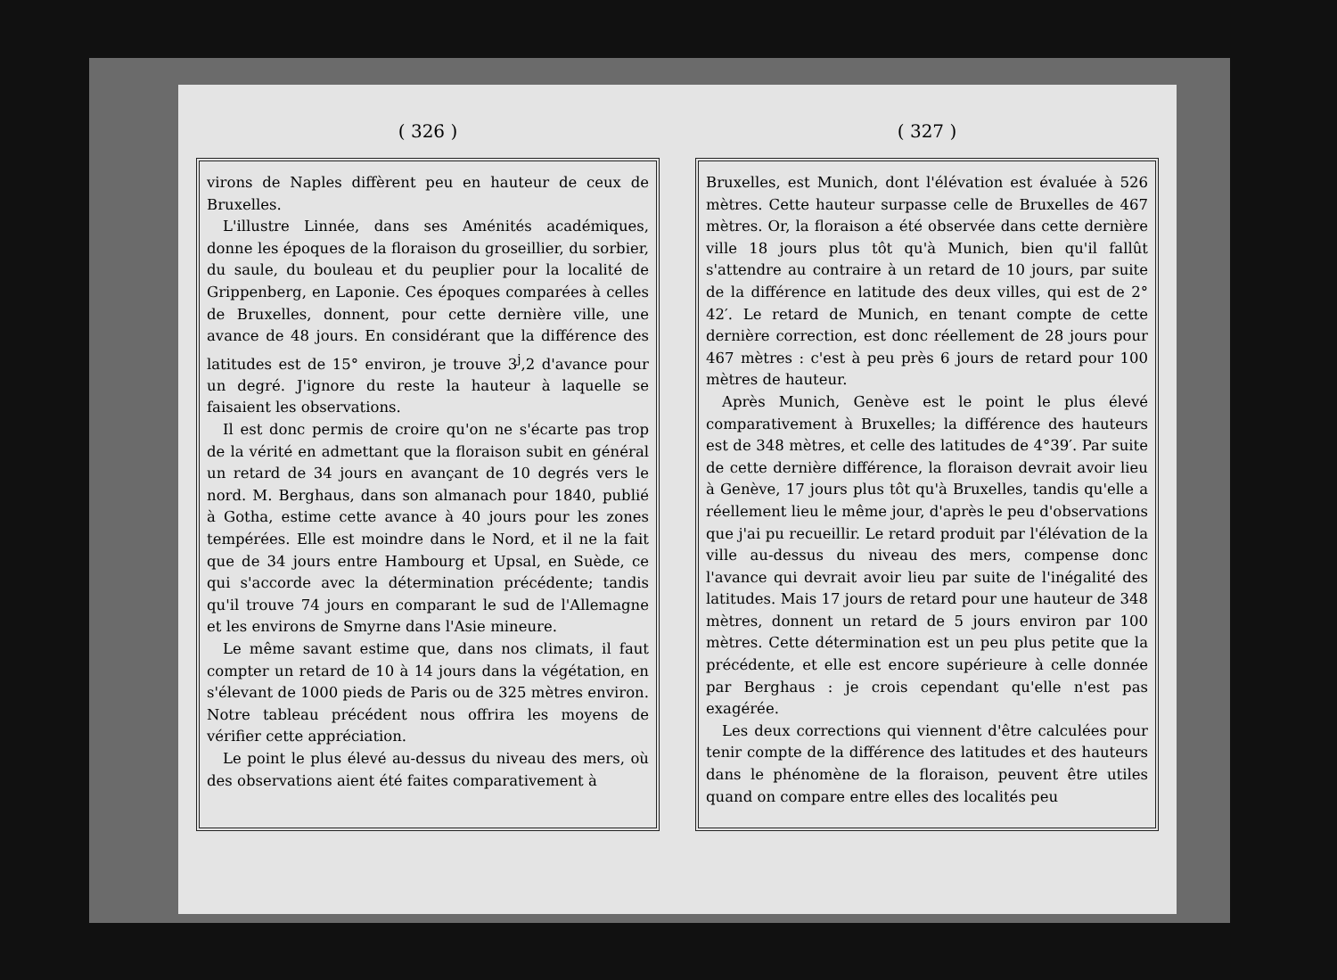( 326 )
virons de Naples diffèrent peu en hauteur de ceux de Bruxelles.
L'illustre Linnée, dans ses Aménités académiques, donne les époques de la floraison du groseillier, du sorbier, du saule, du bouleau et du peuplier pour la localité de Grippenberg, en Laponie. Ces époques comparées à celles de Bruxelles, donnent, pour cette dernière ville, une avance de 48 jours. En considérant que la différence des latitudes est de 15° environ, je trouve 3<sup>j</sup>,2 d'avance pour un degré. J'ignore du reste la hauteur à laquelle se faisaient les observations.
Il est donc permis de croire qu'on ne s'écarte pas trop de la vérité en admettant que la floraison subit en général un retard de 34 jours en avançant de 10 degrés vers le nord. M. Berghaus, dans son almanach pour 1840, publié à Gotha, estime cette avance à 40 jours pour les zones tempérées. Elle est moindre dans le Nord, et il ne la fait que de 34 jours entre Hambourg et Upsal, en Suède, ce qui s'accorde avec la détermination précédente; tandis qu'il trouve 74 jours en comparant le sud de l'Allemagne et les environs de Smyrne dans l'Asie mineure.
Le même savant estime que, dans nos climats, il faut compter un retard de 10 à 14 jours dans la végétation, en s'élevant de 1000 pieds de Paris ou de 325 mètres environ. Notre tableau précédent nous offrira les moyens de vérifier cette appréciation.
Le point le plus élevé au-dessus du niveau des mers, où des observations aient été faites comparativement à
( 327 )
Bruxelles, est Munich, dont l'élévation est évaluée à 526 mètres. Cette hauteur surpasse celle de Bruxelles de 467 mètres. Or, la floraison a été observée dans cette dernière ville 18 jours plus tôt qu'à Munich, bien qu'il fallût s'attendre au contraire à un retard de 10 jours, par suite de la différence en latitude des deux villes, qui est de 2° 42′. Le retard de Munich, en tenant compte de cette dernière correction, est donc réellement de 28 jours pour 467 mètres : c'est à peu près 6 jours de retard pour 100 mètres de hauteur.
Après Munich, Genève est le point le plus élevé comparativement à Bruxelles; la différence des hauteurs est de 348 mètres, et celle des latitudes de 4°39′. Par suite de cette dernière différence, la floraison devrait avoir lieu à Genève, 17 jours plus tôt qu'à Bruxelles, tandis qu'elle a réellement lieu le même jour, d'après le peu d'observations que j'ai pu recueillir. Le retard produit par l'élévation de la ville au-dessus du niveau des mers, compense donc l'avance qui devrait avoir lieu par suite de l'inégalité des latitudes. Mais 17 jours de retard pour une hauteur de 348 mètres, donnent un retard de 5 jours environ par 100 mètres. Cette détermination est un peu plus petite que la précédente, et elle est encore supérieure à celle donnée par Berghaus : je crois cependant qu'elle n'est pas exagérée.
Les deux corrections qui viennent d'être calculées pour tenir compte de la différence des latitudes et des hauteurs dans le phénomène de la floraison, peuvent être utiles quand on compare entre elles des localités peu